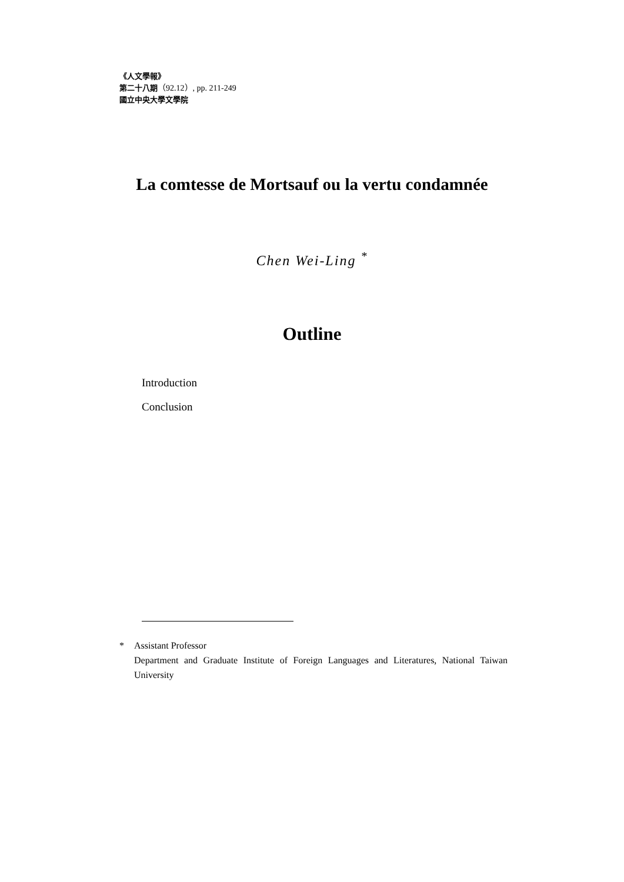《人文學報》
第二十八期（92.12）, pp. 211-249
國立中央大學文學院
La comtesse de Mortsauf ou la vertu condamnée
Chen Wei-Ling <sup>*</sup>
Outline
Introduction
Conclusion
* Assistant Professor
Department and Graduate Institute of Foreign Languages and Literatures, National Taiwan University